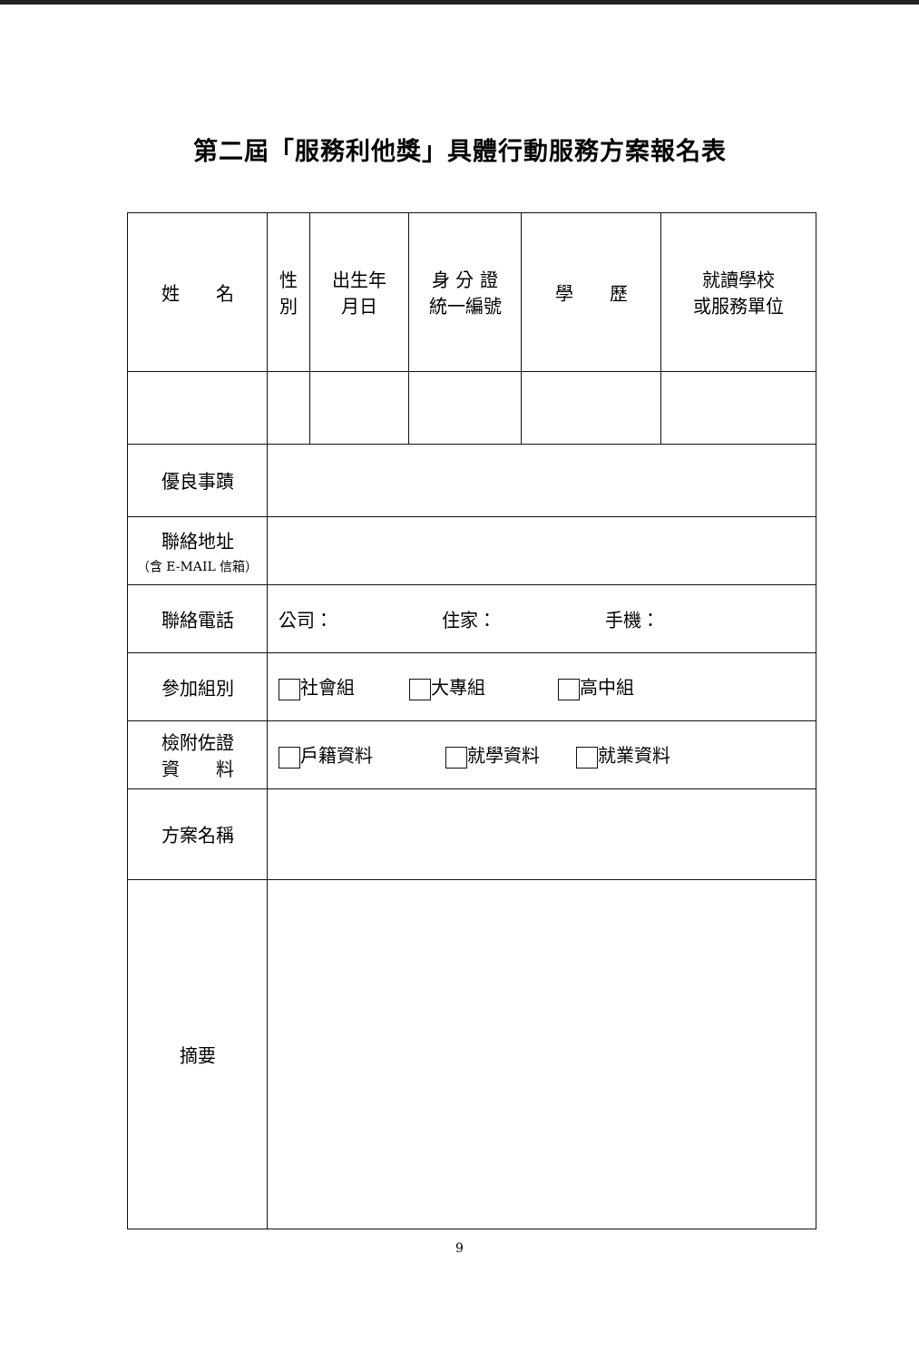第二屆「服務利他獎」具體行動服務方案報名表
| 姓 名 | 性 別 | 出生年 月日 | 身 分 證 統一編號 | 學 歷 | 就讀學校 或服務單位 |
| 優良事蹟 | | | | | |
| 聯絡地址 （含 E-MAIL 信箱） | | | | | |
| 聯絡電話 | 公司： 住家： 手機： | | | | |
| 參加組別 | 社會組 大專組 高中組 | | | | |
| 檢附佐證 資 料 | 戶籍資料 就學資料 就業資料 | | | | |
| 方案名稱 | | | | | |
| 摘要 | | | | | |
9